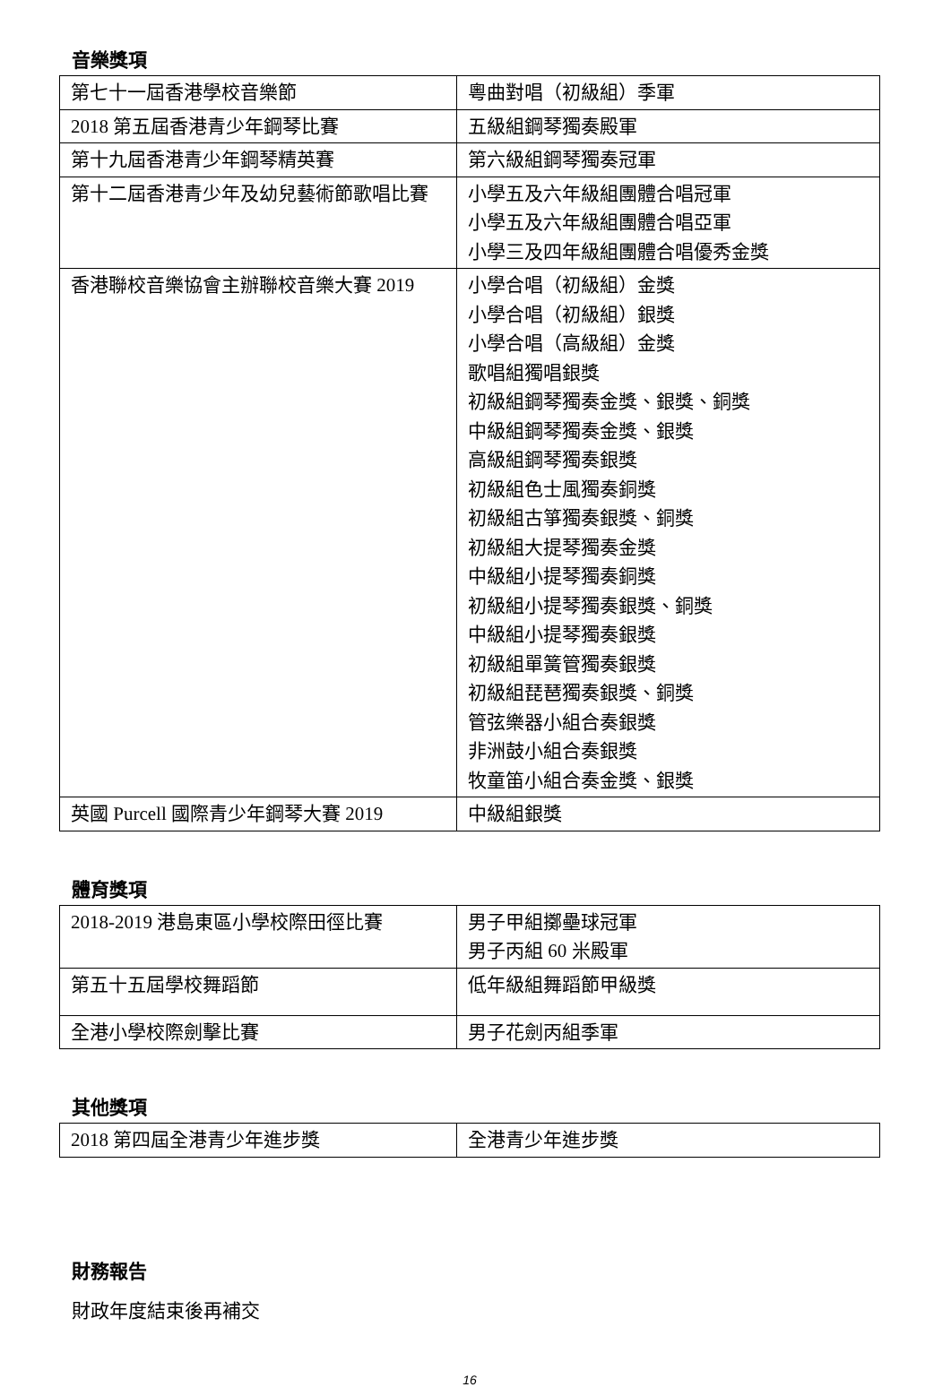音樂獎項
| 第七十一屆香港學校音樂節 | 粵曲對唱（初級組）季軍 |
| 2018 第五屆香港青少年鋼琴比賽 | 五級組鋼琴獨奏殿軍 |
| 第十九屆香港青少年鋼琴精英賽 | 第六級組鋼琴獨奏冠軍 |
| 第十二屆香港青少年及幼兒藝術節歌唱比賽 | 小學五及六年級組團體合唱冠軍 小學五及六年級組團體合唱亞軍 小學三及四年級組團體合唱優秀金獎 |
| 香港聯校音樂協會主辦聯校音樂大賽 2019 | 小學合唱（初級組）金獎 小學合唱（初級組）銀獎 小學合唱（高級組）金獎 歌唱組獨唱銀獎 初級組鋼琴獨奏金獎、銀獎、銅獎 中級組鋼琴獨奏金獎、銀獎 高級組鋼琴獨奏銀獎 初級組色士風獨奏銅獎 初級組古箏獨奏銀獎、銅獎 初級組大提琴獨奏金獎 中級組小提琴獨奏銅獎 初級組小提琴獨奏銀獎、銅獎 中級組小提琴獨奏銀獎 初級組單簧管獨奏銀獎 初級組琵琶獨奏銀獎、銅獎 管弦樂器小組合奏銀獎 非洲鼓小組合奏銀獎 牧童笛小組合奏金獎、銀獎 |
| 英國 Purcell 國際青少年鋼琴大賽 2019 | 中級組銀獎 |
體育獎項
| 2018-2019 港島東區小學校際田徑比賽 | 男子甲組擲壘球冠軍 男子丙組 60 米殿軍 |
| 第五十五屆學校舞蹈節 | 低年級組舞蹈節甲級獎 |
| 全港小學校際劍擊比賽 | 男子花劍丙組季軍 |
其他獎項
| 2018 第四屆全港青少年進步獎 | 全港青少年進步獎 |
財務報告
財政年度結束後再補交
16